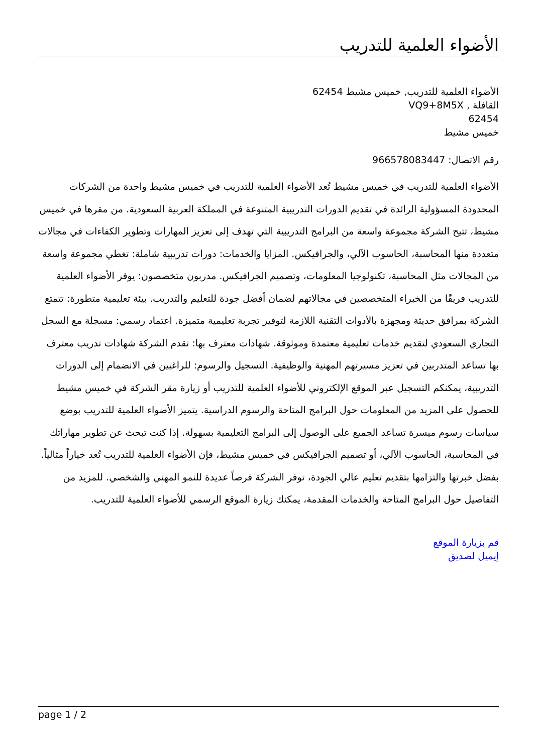الأضواء العلمية للتدريب
الأضواء العلمية للتدريب, خميس مشيط 62454
القافلة , VQ9+8M5X
62454
خميس مشيط
رقم الاتصال: 966578083447
الأضواء العلمية للتدريب في خميس مشيط تُعد الأضواء العلمية للتدريب في خميس مشيط واحدة من الشركات المحدودة المسؤولية الرائدة في تقديم الدورات التدريبية المتنوعة في المملكة العربية السعودية. من مقرها في خميس مشيط، تتيح الشركة مجموعة واسعة من البرامج التدريبية التي تهدف إلى تعزيز المهارات وتطوير الكفاءات في مجالات متعددة منها المحاسبة، الحاسوب الآلي، والجرافيكس. المزايا والخدمات: دورات تدريبية شاملة: تغطي مجموعة واسعة من المجالات مثل المحاسبة، تكنولوجيا المعلومات، وتصميم الجرافيكس. مدربون متخصصون: يوفر الأضواء العلمية للتدريب فريقًا من الخبراء المتخصصين في مجالاتهم لضمان أفضل جودة للتعليم والتدريب. بيئة تعليمية متطورة: تتمتع الشركة بمرافق حديثة ومجهزة بالأدوات التقنية اللازمة لتوفير تجربة تعليمية متميزة. اعتماد رسمي: مسجلة مع السجل التجاري السعودي لتقديم خدمات تعليمية معتمدة وموثوقة. شهادات معترف بها: تقدم الشركة شهادات تدريب معترف بها تساعد المتدربين في تعزيز مسيرتهم المهنية والوظيفية. التسجيل والرسوم: للراغبين في الانضمام إلى الدورات التدريبية، يمكنكم التسجيل عبر الموقع الإلكتروني للأضواء العلمية للتدريب أو زيارة مقر الشركة في خميس مشيط للحصول على المزيد من المعلومات حول البرامج المتاحة والرسوم الدراسية. يتميز الأضواء العلمية للتدريب بوضع سياسات رسوم ميسرة تساعد الجميع على الوصول إلى البرامج التعليمية بسهولة. إذا كنت تبحث عن تطوير مهاراتك في المحاسبة، الحاسوب الآلي، أو تصميم الجرافيكس في خميس مشيط، فإن الأضواء العلمية للتدريب تُعد خياراً مثالياً. بفضل خبرتها والتزامها بتقديم تعليم عالي الجودة، توفر الشركة فرصاً عديدة للنمو المهني والشخصي. للمزيد من التفاصيل حول البرامج المتاحة والخدمات المقدمة، يمكنك زيارة الموقع الرسمي للأضواء العلمية للتدريب.
قم بزيارة الموقع
إيميل لصديق
page 1 / 2